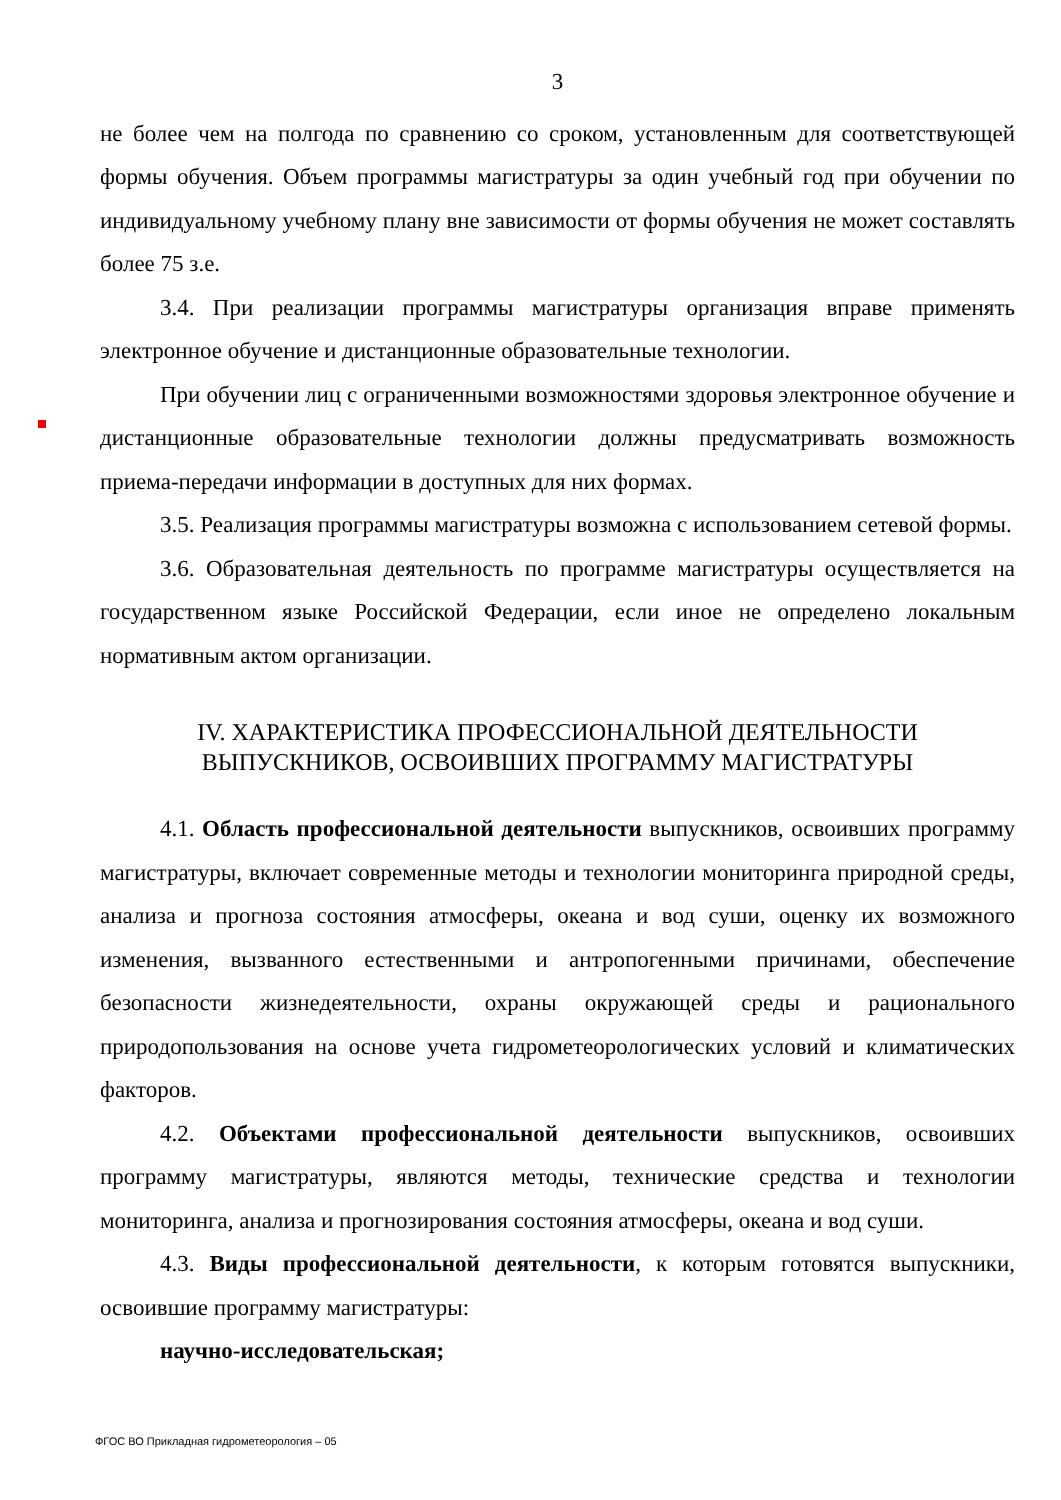3
не более чем на полгода по сравнению со сроком, установленным для соответствующей формы обучения. Объем программы магистратуры за один учебный год при обучении по индивидуальному учебному плану вне зависимости от формы обучения не может составлять более 75 з.е.
3.4. При реализации программы магистратуры организация вправе применять электронное обучение и дистанционные образовательные технологии.
При обучении лиц с ограниченными возможностями здоровья электронное обучение и дистанционные образовательные технологии должны предусматривать возможность приема-передачи информации в доступных для них формах.
3.5. Реализация программы магистратуры возможна с использованием сетевой формы.
3.6. Образовательная деятельность по программе магистратуры осуществляется на государственном языке Российской Федерации, если иное не определено локальным нормативным актом организации.
IV. ХАРАКТЕРИСТИКА ПРОФЕССИОНАЛЬНОЙ ДЕЯТЕЛЬНОСТИ
ВЫПУСКНИКОВ, ОСВОИВШИХ ПРОГРАММУ МАГИСТРАТУРЫ
4.1. Область профессиональной деятельности выпускников, освоивших программу магистратуры, включает современные методы и технологии мониторинга природной среды, анализа и прогноза состояния атмосферы, океана и вод суши, оценку их возможного изменения, вызванного естественными и антропогенными причинами, обеспечение безопасности жизнедеятельности, охраны окружающей среды и рационального природопользования на основе учета гидрометеорологических условий и климатических факторов.
4.2. Объектами профессиональной деятельности выпускников, освоивших программу магистратуры, являются методы, технические средства и технологии мониторинга, анализа и прогнозирования состояния атмосферы, океана и вод суши.
4.3. Виды профессиональной деятельности, к которым готовятся выпускники, освоившие программу магистратуры:
научно-исследовательская;
ФГОС ВО Прикладная гидрометеорология – 05